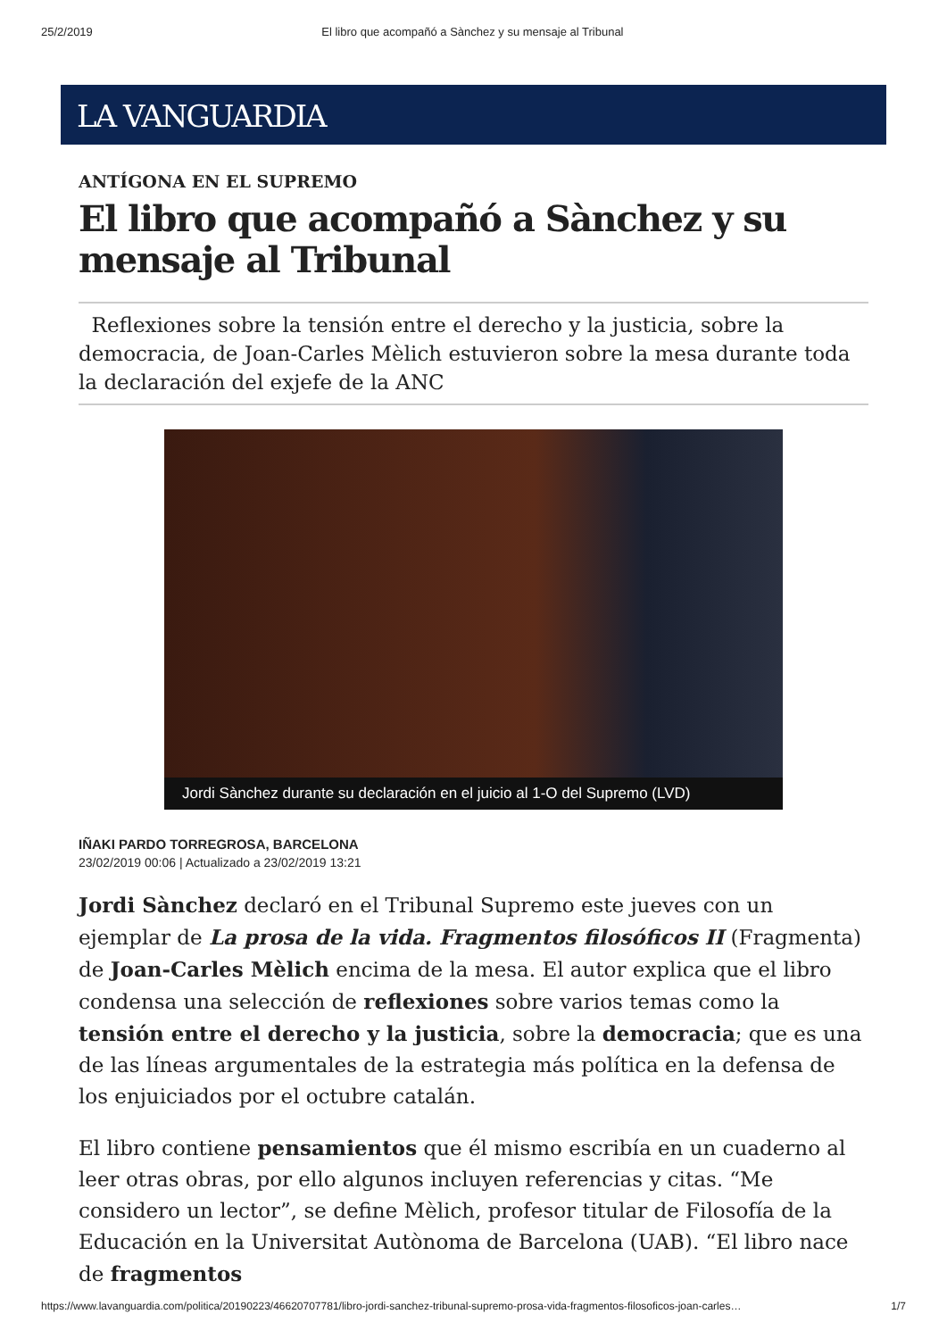25/2/2019 El libro que acompañó a Sànchez y su mensaje al Tribunal
LA VANGUARDIA
ANTÍGONA EN EL SUPREMO
El libro que acompañó a Sànchez y su mensaje al Tribunal
Reflexiones sobre la tensión entre el derecho y la justicia, sobre la democracia, de Joan-Carles Mèlich estuvieron sobre la mesa durante toda la declaración del exjefe de la ANC
Jordi Sànchez durante su declaración en el juicio al 1-O del Supremo (LVD)
IÑAKI PARDO TORREGROSA, BARCELONA
23/02/2019 00:06 | Actualizado a 23/02/2019 13:21
Jordi Sànchez declaró en el Tribunal Supremo este jueves con un ejemplar de La prosa de la vida. Fragmentos filosóficos II (Fragmenta) de Joan-Carles Mèlich encima de la mesa. El autor explica que el libro condensa una selección de reflexiones sobre varios temas como la tensión entre el derecho y la justicia, sobre la democracia; que es una de las líneas argumentales de la estrategia más política en la defensa de los enjuiciados por el octubre catalán.
El libro contiene pensamientos que él mismo escribía en un cuaderno al leer otras obras, por ello algunos incluyen referencias y citas. “Me considero un lector”, se define Mèlich, profesor titular de Filosofía de la Educación en la Universitat Autònoma de Barcelona (UAB). “El libro nace de fragmentos
https://www.lavanguardia.com/politica/20190223/46620707781/libro-jordi-sanchez-tribunal-supremo-prosa-vida-fragmentos-filosoficos-joan-carles… 1/7